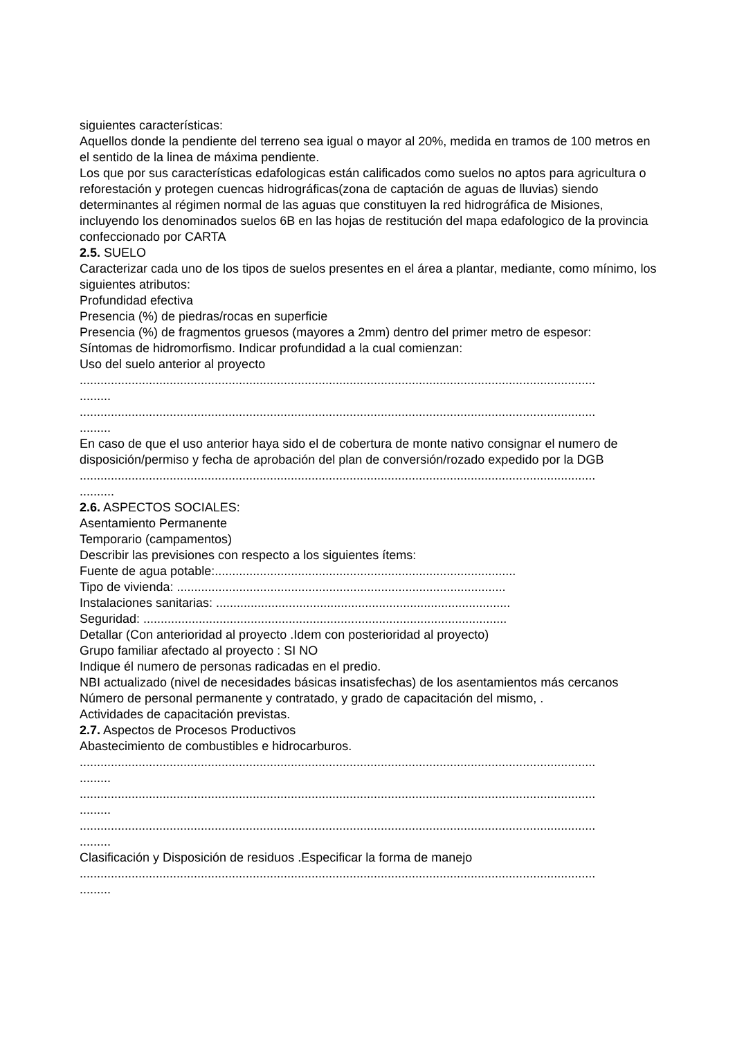siguientes características:
Aquellos donde la pendiente del terreno sea igual o mayor al 20%, medida en tramos de 100 metros en el sentido de la linea de máxima pendiente.
Los que por sus características edafologicas están calificados como suelos no aptos para agricultura o reforestación y protegen cuencas hidrográficas(zona de captación de aguas de lluvias) siendo determinantes al régimen normal de las aguas que constituyen la red hidrográfica de Misiones, incluyendo los denominados suelos 6B en las hojas de restitución del mapa edafologico de la provincia confeccionado por CARTA
2.5. SUELO
Caracterizar cada uno de los tipos de suelos presentes en el área a plantar, mediante, como mínimo, los siguientes atributos:
Profundidad efectiva
Presencia (%) de piedras/rocas en superficie
Presencia (%) de fragmentos gruesos (mayores a 2mm) dentro del primer metro de espesor:
Síntomas de hidromorfismo. Indicar profundidad a la cual comienzan:
Uso del suelo anterior al proyecto
.....................................................................................................................................................
.........
.....................................................................................................................................................
.........
En caso de que el uso anterior haya sido el de cobertura de monte nativo consignar el numero de disposición/permiso y fecha de aprobación del plan de conversión/rozado expedido por la DGB
.....................................................................................................................................................
..........
2.6. ASPECTOS SOCIALES:
Asentamiento Permanente
Temporario (campamentos)
Describir las previsiones con respecto a los siguientes ítems:
Fuente de agua potable:.......................................................................................
Tipo de vivienda: ...............................................................................................
Instalaciones sanitarias: .....................................................................................
Seguridad: .........................................................................................................
Detallar (Con anterioridad al proyecto .Idem con posterioridad al proyecto)
Grupo familiar afectado al proyecto : SI NO
Indique él numero de personas radicadas en el predio.
NBI actualizado (nivel de necesidades básicas insatisfechas) de los asentamientos más cercanos
Número de personal permanente y contratado, y grado de capacitación del mismo, .
Actividades de capacitación previstas.
2.7. Aspectos de Procesos Productivos
Abastecimiento de combustibles e hidrocarburos.
.....................................................................................................................................................
.........
.....................................................................................................................................................
.........
.....................................................................................................................................................
.........
Clasificación y Disposición de residuos .Especificar la forma de manejo
.....................................................................................................................................................
.........